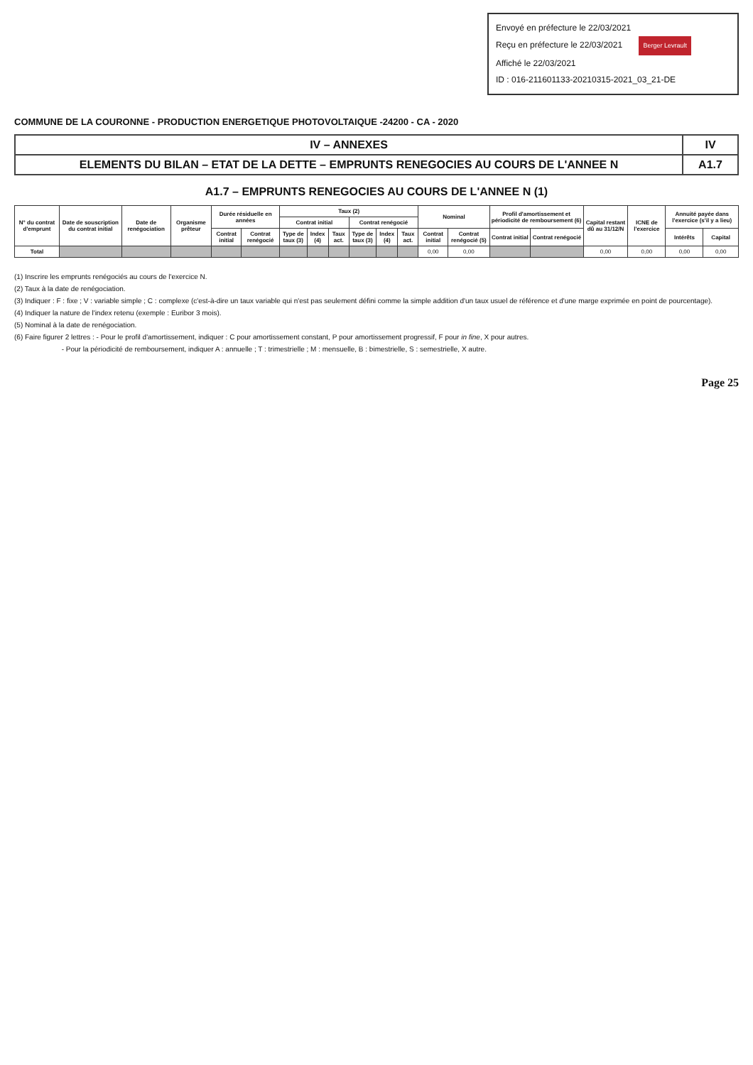Envoyé en préfecture le 22/03/2021
Reçu en préfecture le 22/03/2021 Berger Levrault
Affiché le 22/03/2021
ID : 016-211601133-20210315-2021_03_21-DE
COMMUNE DE LA COURONNE - PRODUCTION ENERGETIQUE PHOTOVOLTAIQUE -24200 - CA - 2020
| IV – ANNEXES | IV |
| ELEMENTS DU BILAN – ETAT DE LA DETTE – EMPRUNTS RENEGOCIES AU COURS DE L'ANNEE N | A1.7 |
A1.7 – EMPRUNTS RENEGOCIES AU COURS DE L'ANNEE N (1)
| N° du contrat d'emprunt | Date de souscription du contrat initial | Date de renégociation | Organisme prêteur | Durée résiduelle en années | | Taux (2) | | | | | | Nominal | | Profil d'amortissement et périodicité de remboursement (6) | | Capital restant dû au 31/12/N | ICNE de l'exercice | Annuité payée dans l'exercice (s'il y a lieu) | |
| --- | --- | --- | --- | --- | --- | --- | --- | --- | --- | --- | --- | --- | --- | --- | --- | --- | --- | --- | --- |
| | | | | | | Contrat initial | | | Contrat renégocié | | | | | | | | | | |
| | | | | Contrat initial | Contrat renégocié | Type de taux (3) | Index (4) | Taux act. | Type de taux (3) | Index (4) | Taux act. | Contrat initial | Contrat renégocié (5) | Contrat initial | Contrat renégocié | | | Intérêts | Capital |
| Total | | | | | | | | | | | | 0,00 | 0,00 | | | 0,00 | 0,00 | 0,00 | 0,00 |
(1) Inscrire les emprunts renégociés au cours de l'exercice N.
(2) Taux à la date de renégociation.
(3) Indiquer : F : fixe ; V : variable simple ; C : complexe (c'est-à-dire un taux variable qui n'est pas seulement défini comme la simple addition d'un taux usuel de référence et d'une marge exprimée en point de pourcentage).
(4) Indiquer la nature de l'index retenu (exemple : Euribor 3 mois).
(5) Nominal à la date de renégociation.
(6) Faire figurer 2 lettres : - Pour le profil d'amortissement, indiquer : C pour amortissement constant, P pour amortissement progressif, F pour in fine, X pour autres.
- Pour la périodicité de remboursement, indiquer A : annuelle ; T : trimestrielle ; M : mensuelle, B : bimestrielle, S : semestrielle, X autre.
Page 25